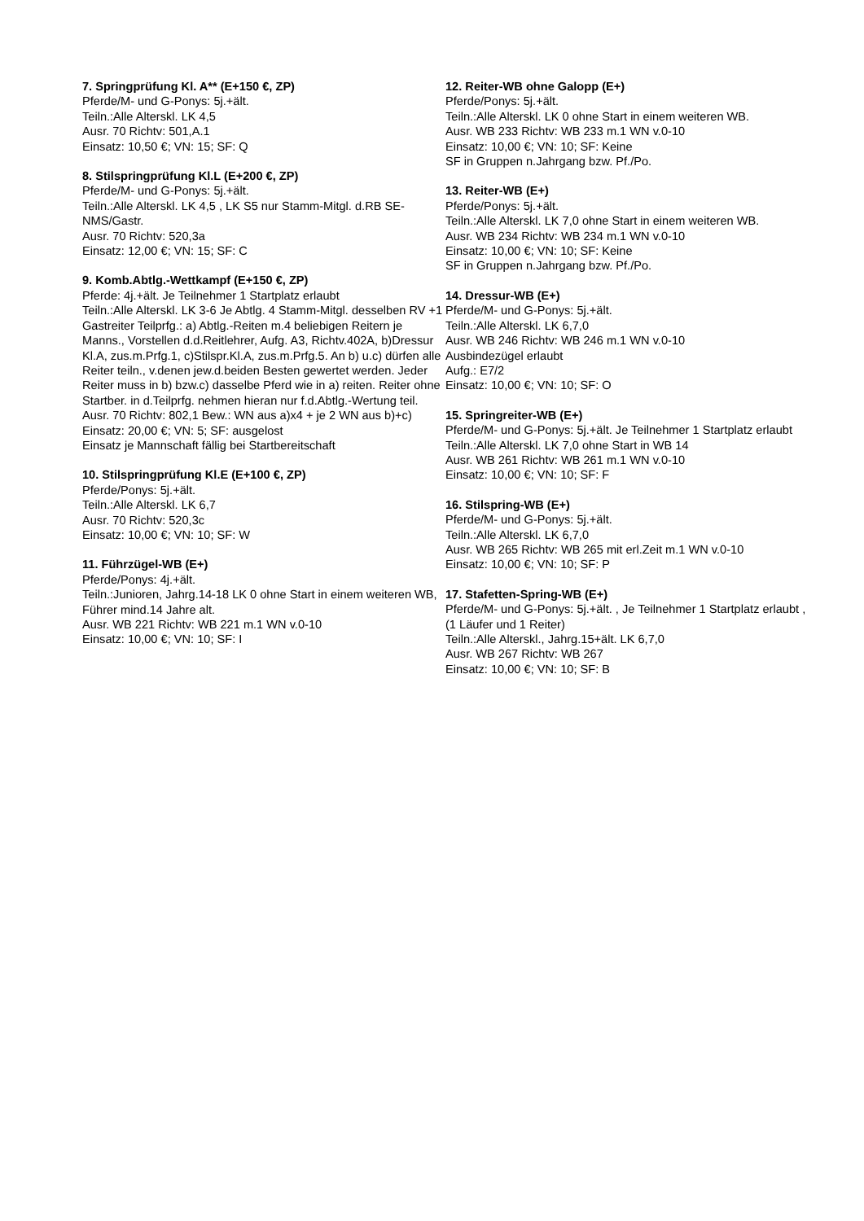7. Springprüfung Kl. A** (E+150 €, ZP)
Pferde/M- und G-Ponys: 5j.+ält.
Teiln.:Alle Alterskl. LK 4,5
Ausr. 70 Richtv: 501,A.1
Einsatz: 10,50 €; VN: 15; SF: Q
8. Stilspringprüfung Kl.L (E+200 €, ZP)
Pferde/M- und G-Ponys: 5j.+ält.
Teiln.:Alle Alterskl. LK 4,5 , LK S5 nur Stamm-Mitgl. d.RB SE-NMS/Gastr.
Ausr. 70 Richtv: 520,3a
Einsatz: 12,00 €; VN: 15; SF: C
9. Komb.Abtlg.-Wettkampf (E+150 €, ZP)
Pferde: 4j.+ält. Je Teilnehmer 1 Startplatz erlaubt
Teiln.:Alle Alterskl. LK 3-6 Je Abtlg. 4 Stamm-Mitgl. desselben RV +1 Gastreiter Teilprfg.: a) Abtlg.-Reiten m.4 beliebigen Reitern je Manns., Vorstellen d.d.Reitlehrer, Aufg. A3, Richtv.402A, b)Dressur Kl.A, zus.m.Prfg.1, c)Stilspr.Kl.A, zus.m.Prfg.5. An b) u.c) dürfen alle Reiter teiln., v.denen jew.d.beiden Besten gewertet werden. Jeder Reiter muss in b) bzw.c) dasselbe Pferd wie in a) reiten. Reiter ohne Startber. in d.Teilprfg. nehmen hieran nur f.d.Abtlg.-Wertung teil.
Ausr. 70 Richtv: 802,1 Bew.: WN aus a)x4 + je 2 WN aus b)+c)
Einsatz: 20,00 €; VN: 5; SF: ausgelost
Einsatz je Mannschaft fällig bei Startbereitschaft
10. Stilspringprüfung Kl.E (E+100 €, ZP)
Pferde/Ponys: 5j.+ält.
Teiln.:Alle Alterskl. LK 6,7
Ausr. 70 Richtv: 520,3c
Einsatz: 10,00 €; VN: 10; SF: W
11. Führzügel-WB (E+)
Pferde/Ponys: 4j.+ält.
Teiln.:Junioren, Jahrg.14-18 LK 0 ohne Start in einem weiteren WB, Führer mind.14 Jahre alt.
Ausr. WB 221 Richtv: WB 221 m.1 WN v.0-10
Einsatz: 10,00 €; VN: 10; SF: I
12. Reiter-WB ohne Galopp (E+)
Pferde/Ponys: 5j.+ält.
Teiln.:Alle Alterskl. LK 0 ohne Start in einem weiteren WB.
Ausr. WB 233 Richtv: WB 233 m.1 WN v.0-10
Einsatz: 10,00 €; VN: 10; SF: Keine
SF in Gruppen n.Jahrgang bzw. Pf./Po.
13. Reiter-WB (E+)
Pferde/Ponys: 5j.+ält.
Teiln.:Alle Alterskl. LK 7,0 ohne Start in einem weiteren WB.
Ausr. WB 234 Richtv: WB 234 m.1 WN v.0-10
Einsatz: 10,00 €; VN: 10; SF: Keine
SF in Gruppen n.Jahrgang bzw. Pf./Po.
14. Dressur-WB (E+)
Pferde/M- und G-Ponys: 5j.+ält.
Teiln.:Alle Alterskl. LK 6,7,0
Ausr. WB 246 Richtv: WB 246 m.1 WN v.0-10
Ausbindezügel erlaubt
Aufg.: E7/2
Einsatz: 10,00 €; VN: 10; SF: O
15. Springreiter-WB (E+)
Pferde/M- und G-Ponys: 5j.+ält. Je Teilnehmer 1 Startplatz erlaubt
Teiln.:Alle Alterskl. LK 7,0 ohne Start in WB 14
Ausr. WB 261 Richtv: WB 261 m.1 WN v.0-10
Einsatz: 10,00 €; VN: 10; SF: F
16. Stilspring-WB (E+)
Pferde/M- und G-Ponys: 5j.+ält.
Teiln.:Alle Alterskl. LK 6,7,0
Ausr. WB 265 Richtv: WB 265 mit erl.Zeit m.1 WN v.0-10
Einsatz: 10,00 €; VN: 10; SF: P
17. Stafetten-Spring-WB (E+)
Pferde/M- und G-Ponys: 5j.+ält. , Je Teilnehmer 1 Startplatz erlaubt , (1 Läufer und 1 Reiter)
Teiln.:Alle Alterskl., Jahrg.15+ält. LK 6,7,0
Ausr. WB 267 Richtv: WB 267
Einsatz: 10,00 €; VN: 10; SF: B